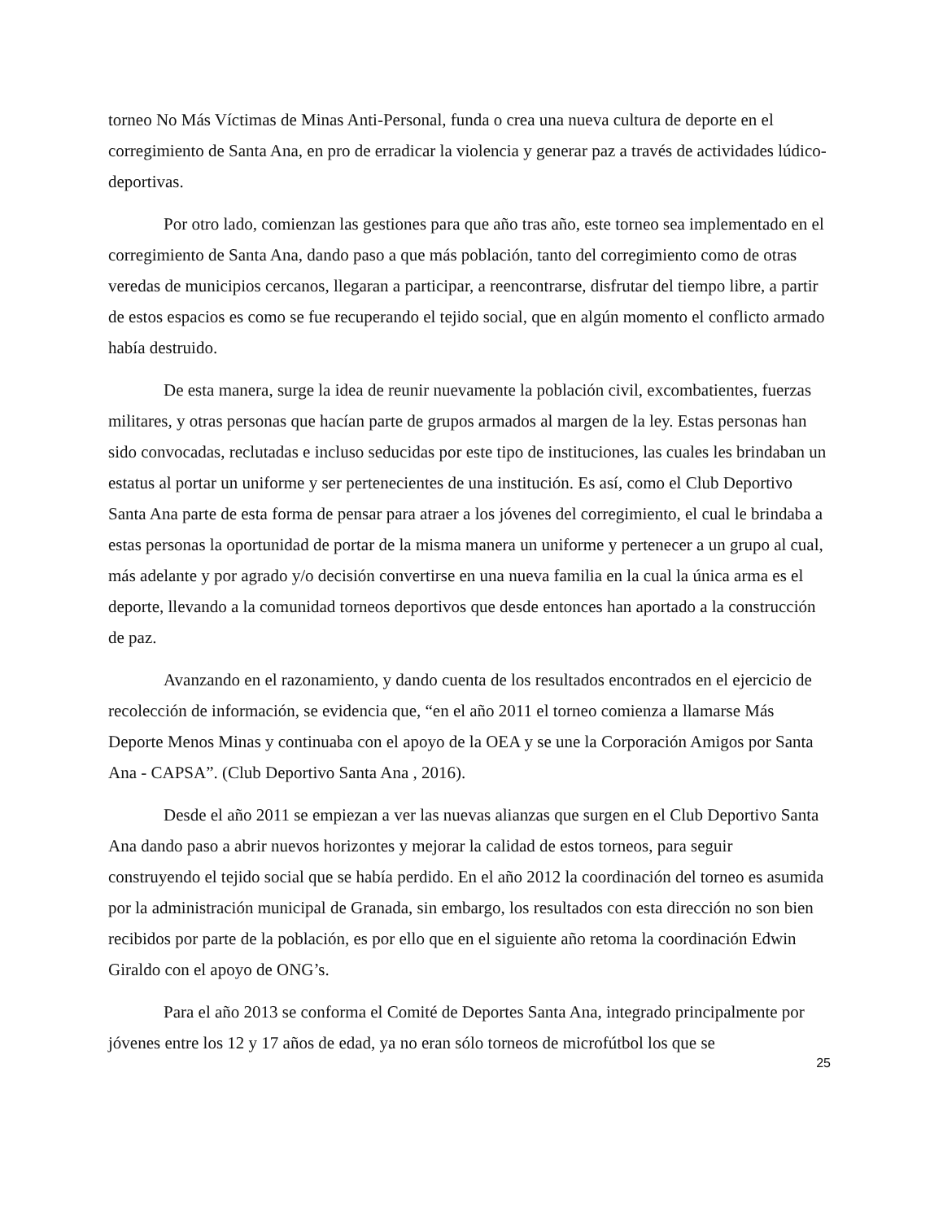torneo No Más Víctimas de Minas Anti-Personal, funda o crea una nueva cultura de deporte en el corregimiento de Santa Ana, en pro de erradicar la violencia y generar paz a través de actividades lúdico-deportivas.
Por otro lado, comienzan las gestiones para que año tras año, este torneo sea implementado en el corregimiento de Santa Ana, dando paso a que más población, tanto del corregimiento como de otras veredas de municipios cercanos, llegaran a participar, a reencontrarse, disfrutar del tiempo libre, a partir de estos espacios es como se fue recuperando el tejido social, que en algún momento el conflicto armado había destruido.
De esta manera, surge la idea de reunir nuevamente la población civil, excombatientes, fuerzas militares, y otras personas que hacían parte de grupos armados al margen de la ley. Estas personas han sido convocadas, reclutadas e incluso seducidas por este tipo de instituciones, las cuales les brindaban un estatus al portar un uniforme y ser pertenecientes de una institución. Es así, como el Club Deportivo Santa Ana parte de esta forma de pensar para atraer a los jóvenes del corregimiento, el cual le brindaba a estas personas la oportunidad de portar de la misma manera un uniforme y pertenecer a un grupo al cual, más adelante y por agrado y/o decisión convertirse en una nueva familia en la cual la única arma es el deporte, llevando a la comunidad torneos deportivos que desde entonces han aportado a la construcción de paz.
Avanzando en el razonamiento, y dando cuenta de los resultados encontrados en el ejercicio de recolección de información, se evidencia que, “en el año 2011 el torneo comienza a llamarse Más Deporte Menos Minas y continuaba con el apoyo de la OEA y se une la Corporación Amigos por Santa Ana - CAPSA”. (Club Deportivo Santa Ana , 2016).
Desde el año 2011 se empiezan a ver las nuevas alianzas que surgen en el Club Deportivo Santa Ana dando paso a abrir nuevos horizontes y mejorar la calidad de estos torneos, para seguir construyendo el tejido social que se había perdido. En el año 2012 la coordinación del torneo es asumida por la administración municipal de Granada, sin embargo, los resultados con esta dirección no son bien recibidos por parte de la población, es por ello que en el siguiente año retoma la coordinación Edwin Giraldo con el apoyo de ONG’s.
Para el año 2013 se conforma el Comité de Deportes Santa Ana, integrado principalmente por jóvenes entre los 12 y 17 años de edad, ya no eran sólo torneos de microfútbol los que se
25